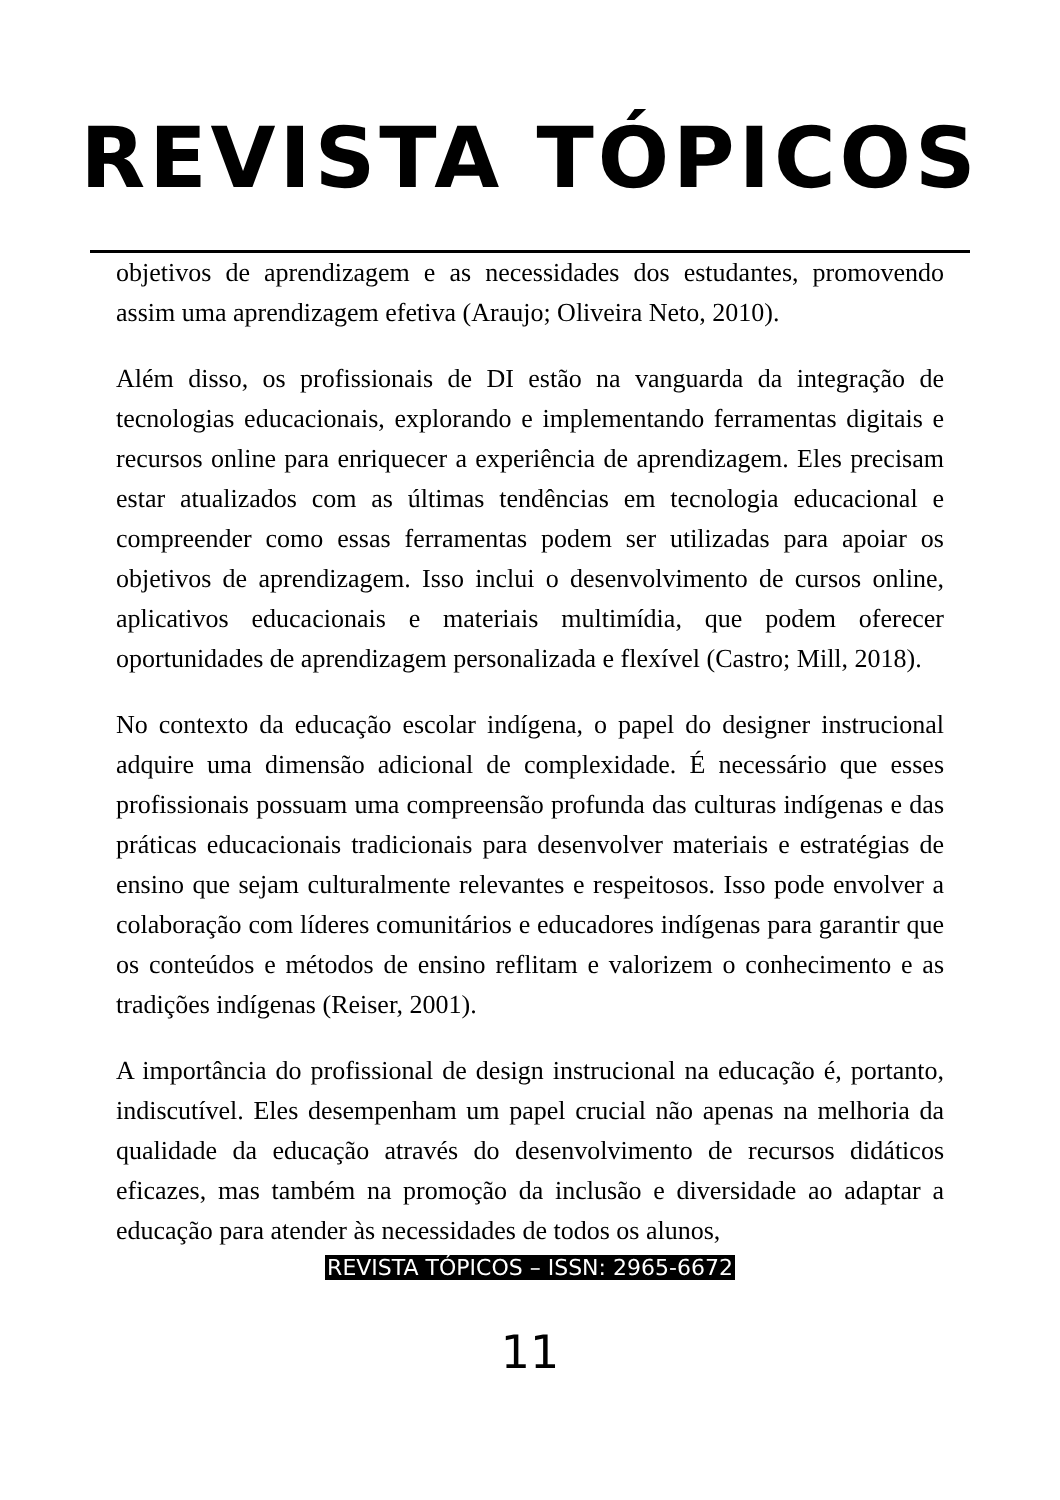REVISTA TÓPICOS
objetivos de aprendizagem e as necessidades dos estudantes, promovendo assim uma aprendizagem efetiva (Araujo; Oliveira Neto, 2010).
Além disso, os profissionais de DI estão na vanguarda da integração de tecnologias educacionais, explorando e implementando ferramentas digitais e recursos online para enriquecer a experiência de aprendizagem. Eles precisam estar atualizados com as últimas tendências em tecnologia educacional e compreender como essas ferramentas podem ser utilizadas para apoiar os objetivos de aprendizagem. Isso inclui o desenvolvimento de cursos online, aplicativos educacionais e materiais multimídia, que podem oferecer oportunidades de aprendizagem personalizada e flexível (Castro; Mill, 2018).
No contexto da educação escolar indígena, o papel do designer instrucional adquire uma dimensão adicional de complexidade. É necessário que esses profissionais possuam uma compreensão profunda das culturas indígenas e das práticas educacionais tradicionais para desenvolver materiais e estratégias de ensino que sejam culturalmente relevantes e respeitosos. Isso pode envolver a colaboração com líderes comunitários e educadores indígenas para garantir que os conteúdos e métodos de ensino reflitam e valorizem o conhecimento e as tradições indígenas (Reiser, 2001).
A importância do profissional de design instrucional na educação é, portanto, indiscutível. Eles desempenham um papel crucial não apenas na melhoria da qualidade da educação através do desenvolvimento de recursos didáticos eficazes, mas também na promoção da inclusão e diversidade ao adaptar a educação para atender às necessidades de todos os alunos,
REVISTA TÓPICOS – ISSN: 2965-6672
11